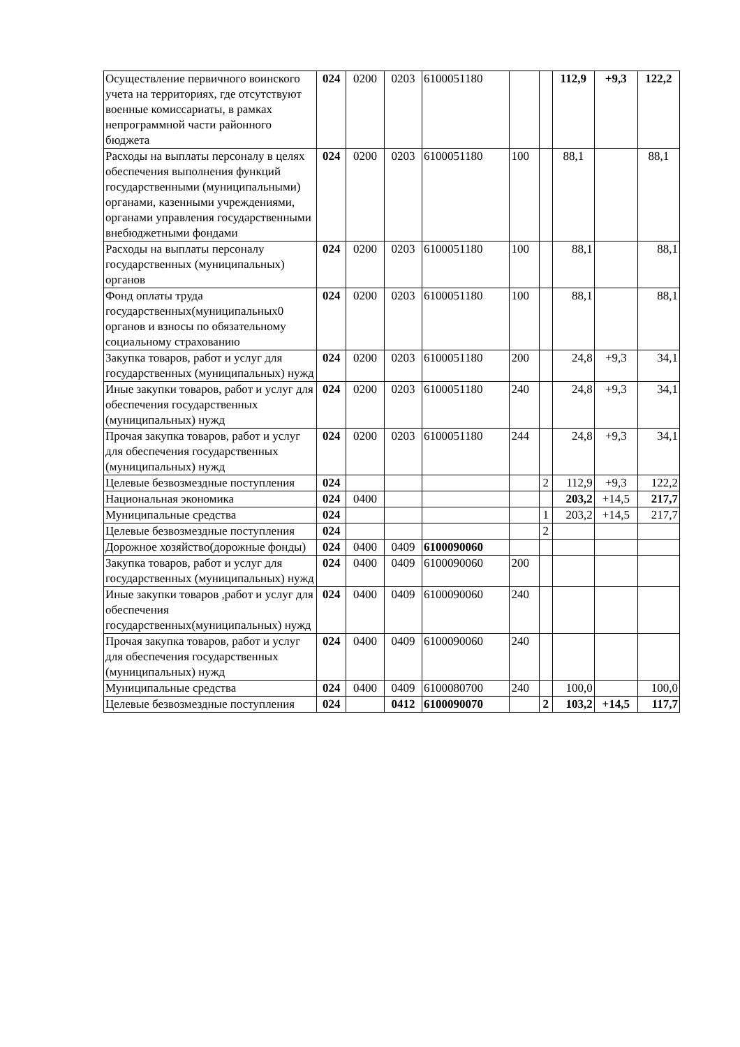| Осуществление первичного воинского учета на территориях, где отсутствуют военные комиссариаты, в рамках непрограммной части районного бюджета | 024 | 0200 | 0203 | 6100051180 | | | 112,9 | +9,3 | 122,2 |
| Расходы на выплаты персоналу в целях обеспечения выполнения функций государственными (муниципальными) органами, казенными учреждениями, органами управления государственными внебюджетными фондами | 024 | 0200 | 0203 | 6100051180 | 100 | | 88,1 | | 88,1 |
| Расходы на выплаты персоналу государственных (муниципальных) органов | 024 | 0200 | 0203 | 6100051180 | 100 | | 88,1 | | 88,1 |
| Фонд оплаты труда государственных(муниципальных0 органов и взносы по обязательному социальному страхованию | 024 | 0200 | 0203 | 6100051180 | 100 | | 88,1 | | 88,1 |
| Закупка товаров, работ и услуг для государственных (муниципальных) нужд | 024 | 0200 | 0203 | 6100051180 | 200 | | 24,8 | +9,3 | 34,1 |
| Иные закупки товаров, работ и услуг для обеспечения государственных (муниципальных) нужд | 024 | 0200 | 0203 | 6100051180 | 240 | | 24,8 | +9,3 | 34,1 |
| Прочая закупка товаров, работ и услуг для обеспечения государственных (муниципальных) нужд | 024 | 0200 | 0203 | 6100051180 | 244 | | 24,8 | +9,3 | 34,1 |
| Целевые безвозмездные поступления | 024 | | | | | 2 | 112,9 | +9,3 | 122,2 |
| Национальная экономика | 024 | 0400 | | | | | 203,2 | +14,5 | 217,7 |
| Муниципальные средства | 024 | | | | | 1 | 203,2 | +14,5 | 217,7 |
| Целевые безвозмездные поступления | 024 | | | | | 2 | | | |
| Дорожное хозяйство(дорожные фонды) | 024 | 0400 | 0409 | 6100090060 | | | | | |
| Закупка товаров, работ и услуг для государственных (муниципальных) нужд | 024 | 0400 | 0409 | 6100090060 | 200 | | | | |
| Иные закупки товаров ,работ и услуг для обеспечения государственных(муниципальных) нужд | 024 | 0400 | 0409 | 6100090060 | 240 | | | | |
| Прочая закупка товаров, работ и услуг для обеспечения государственных (муниципальных) нужд | 024 | 0400 | 0409 | 6100090060 | 240 | | | | |
| Муниципальные средства | 024 | 0400 | 0409 | 6100080700 | 240 | | 100,0 | | 100,0 |
| Целевые безвозмездные поступления | 024 | | 0412 | 6100090070 | | 2 | 103,2 | +14,5 | 117,7 |